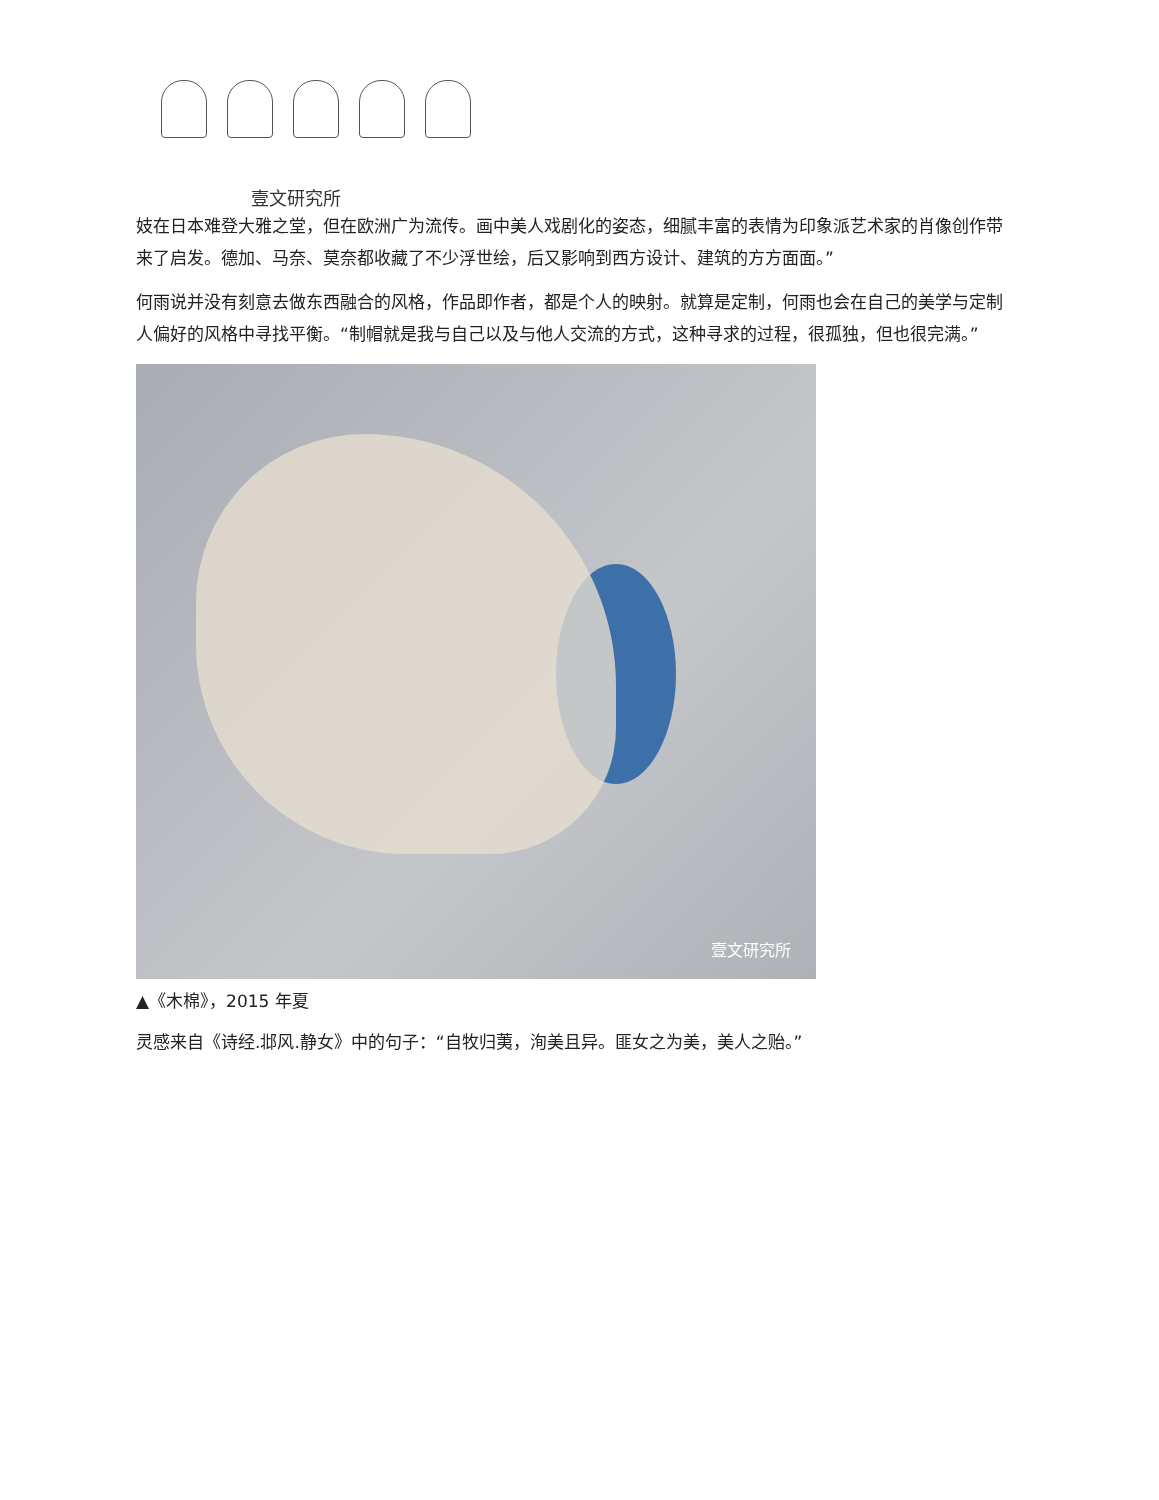壹文研究所
妓在日本难登大雅之堂，但在欧洲广为流传。画中美人戏剧化的姿态，细腻丰富的表情为印象派艺术家的肖像创作带来了启发。德加、马奈、莫奈都收藏了不少浮世绘，后又影响到西方设计、建筑的方方面面。”
何雨说并没有刻意去做东西融合的风格，作品即作者，都是个人的映射。就算是定制，何雨也会在自己的美学与定制人偏好的风格中寻找平衡。“制帽就是我与自己以及与他人交流的方式，这种寻求的过程，很孤独，但也很完满。”
壹文研究所
▲《木棉》，2015 年夏
灵感来自《诗经.邶风.静女》中的句子：“自牧归荑，洵美且异。匪女之为美，美人之贻。”